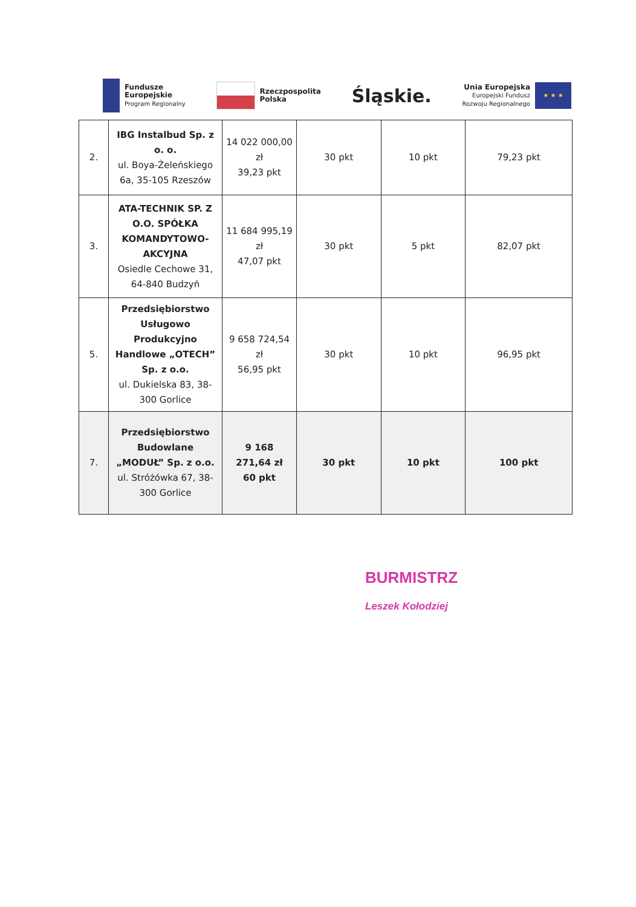Fundusze
Europejskie
Program Regionalny
Rzeczpospolita
Polska
Śląskie.
Unia Europejska
Europejski Fundusz
Rozwoju Regionalnego
★ ★ ★
| 2. | IBG Instalbud Sp. z o. o. ul. Boya-Żeleńskiego 6a, 35-105 Rzeszów | 14 022 000,00 zł 39,23 pkt | 30 pkt | 10 pkt | 79,23 pkt |
| 3. | ATA-TECHNIK SP. Z O.O. SPÓŁKA KOMANDYTOWO-AKCYJNA Osiedle Cechowe 31, 64-840 Budzyń | 11 684 995,19 zł 47,07 pkt | 30 pkt | 5 pkt | 82,07 pkt |
| 5. | Przedsiębiorstwo Usługowo Produkcyjno Handlowe „OTECH” Sp. z o.o. ul. Dukielska 83, 38-300 Gorlice | 9 658 724,54 zł 56,95 pkt | 30 pkt | 10 pkt | 96,95 pkt |
| 7. | Przedsiębiorstwo Budowlane „MODUŁ” Sp. z o.o. ul. Stróżówka 67, 38-300 Gorlice | 9 168 271,64 zł 60 pkt | 30 pkt | 10 pkt | 100 pkt |
BURMISTRZ
Leszek Kołodziej